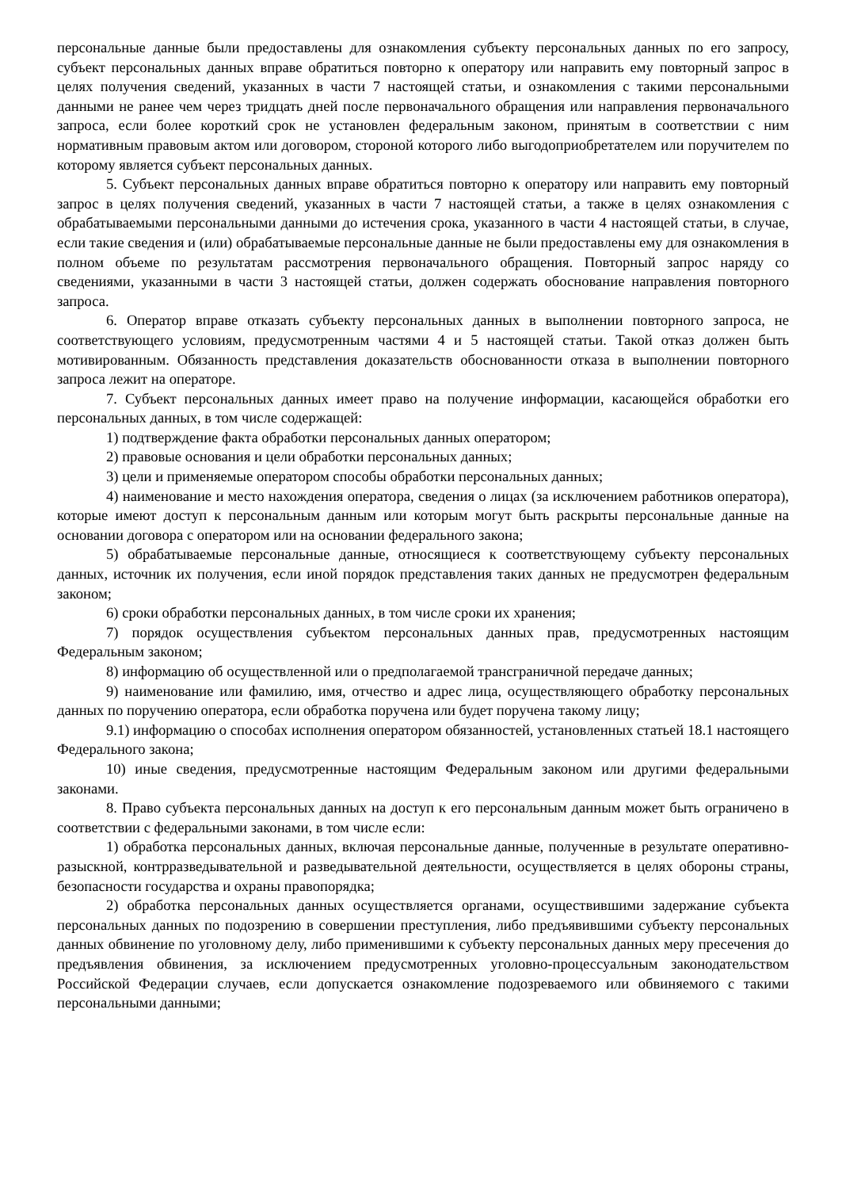персональные данные были предоставлены для ознакомления субъекту персональных данных по его запросу, субъект персональных данных вправе обратиться повторно к оператору или направить ему повторный запрос в целях получения сведений, указанных в части 7 настоящей статьи, и ознакомления с такими персональными данными не ранее чем через тридцать дней после первоначального обращения или направления первоначального запроса, если более короткий срок не установлен федеральным законом, принятым в соответствии с ним нормативным правовым актом или договором, стороной которого либо выгодоприобретателем или поручителем по которому является субъект персональных данных.
5. Субъект персональных данных вправе обратиться повторно к оператору или направить ему повторный запрос в целях получения сведений, указанных в части 7 настоящей статьи, а также в целях ознакомления с обрабатываемыми персональными данными до истечения срока, указанного в части 4 настоящей статьи, в случае, если такие сведения и (или) обрабатываемые персональные данные не были предоставлены ему для ознакомления в полном объеме по результатам рассмотрения первоначального обращения. Повторный запрос наряду со сведениями, указанными в части 3 настоящей статьи, должен содержать обоснование направления повторного запроса.
6. Оператор вправе отказать субъекту персональных данных в выполнении повторного запроса, не соответствующего условиям, предусмотренным частями 4 и 5 настоящей статьи. Такой отказ должен быть мотивированным. Обязанность представления доказательств обоснованности отказа в выполнении повторного запроса лежит на операторе.
7. Субъект персональных данных имеет право на получение информации, касающейся обработки его персональных данных, в том числе содержащей:
1) подтверждение факта обработки персональных данных оператором;
2) правовые основания и цели обработки персональных данных;
3) цели и применяемые оператором способы обработки персональных данных;
4) наименование и место нахождения оператора, сведения о лицах (за исключением работников оператора), которые имеют доступ к персональным данным или которым могут быть раскрыты персональные данные на основании договора с оператором или на основании федерального закона;
5) обрабатываемые персональные данные, относящиеся к соответствующему субъекту персональных данных, источник их получения, если иной порядок представления таких данных не предусмотрен федеральным законом;
6) сроки обработки персональных данных, в том числе сроки их хранения;
7) порядок осуществления субъектом персональных данных прав, предусмотренных настоящим Федеральным законом;
8) информацию об осуществленной или о предполагаемой трансграничной передаче данных;
9) наименование или фамилию, имя, отчество и адрес лица, осуществляющего обработку персональных данных по поручению оператора, если обработка поручена или будет поручена такому лицу;
9.1) информацию о способах исполнения оператором обязанностей, установленных статьей 18.1 настоящего Федерального закона;
10) иные сведения, предусмотренные настоящим Федеральным законом или другими федеральными законами.
8. Право субъекта персональных данных на доступ к его персональным данным может быть ограничено в соответствии с федеральными законами, в том числе если:
1) обработка персональных данных, включая персональные данные, полученные в результате оперативно-разыскной, контрразведывательной и разведывательной деятельности, осуществляется в целях обороны страны, безопасности государства и охраны правопорядка;
2) обработка персональных данных осуществляется органами, осуществившими задержание субъекта персональных данных по подозрению в совершении преступления, либо предъявившими субъекту персональных данных обвинение по уголовному делу, либо применившими к субъекту персональных данных меру пресечения до предъявления обвинения, за исключением предусмотренных уголовно-процессуальным законодательством Российской Федерации случаев, если допускается ознакомление подозреваемого или обвиняемого с такими персональными данными;